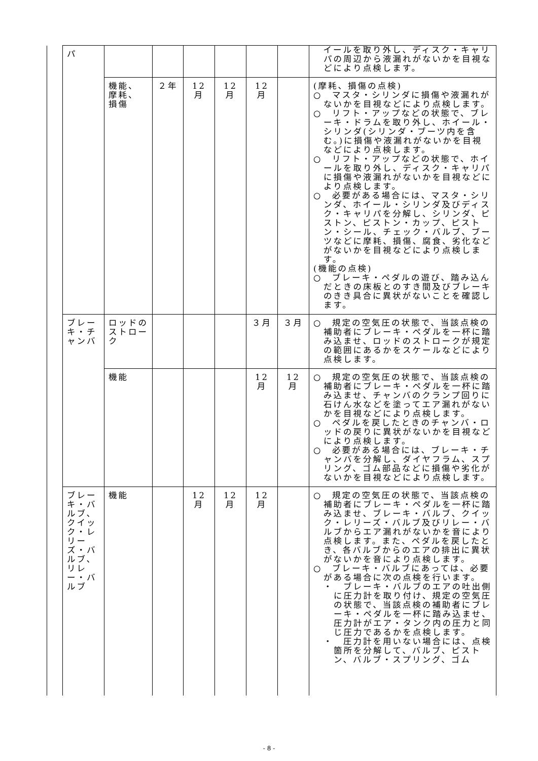| | パ | | | | | | | イールを取り外し、ディスク・キャリパの周辺から液漏れがないかを目視などにより点検します。 |
| | | 機能、 摩耗、 損傷 | ２年 | 12月 | 12月 | 12月 | | (摩耗、損傷の点検) ○ マスタ・シリンダに損傷や液漏れがないかを目視などにより点検します。 ○ リフト・アップなどの状態で、ブレーキ・ドラムを取り外し、ホイール・シリンダ(シリンダ・ブーツ内を含む。)に損傷や液漏れがないかを目視などにより点検します。 ○ リフト・アップなどの状態で、ホイールを取り外し、ディスク・キャリパに損傷や液漏れがないかを目視などにより点検します。 ○ 必要がある場合には、マスタ・シリンダ、ホイール・シリンダ及びディスク・キャリパを分解し、シリンダ、ピストン、ピストン・カップ、ピストン・シール、チェック・バルブ、ブーツなどに摩耗、損傷、腐食、劣化などがないかを目視などにより点検します。 (機能の点検) ○ ブレーキ・ペダルの遊び、踏み込んだときの床板とのすき間及びブレーキのきき具合に異状がないことを確認します。 |
| | ブレーキ・チャンバ | ロッドのストローク | | | | ３月 | ３月 | ○ 規定の空気圧の状態で、当該点検の補助者にブレーキ・ペダルを一杯に踏み込ませ、ロッドのストロークが規定の範囲にあるかをスケールなどにより点検します。 |
| | | 機能 | | | | 12月 | 12月 | ○ 規定の空気圧の状態で、当該点検の補助者にブレーキ・ペダルを一杯に踏み込ませ、チャンバのクランプ回りに石けん水などを塗ってエア漏れがないかを目視などにより点検します。 ○ ペダルを戻したときのチャンバ・ロッドの戻りに異状がないかを目視などにより点検します。 ○ 必要がある場合には、ブレーキ・チャンバを分解し、ダイヤフラム、スプリング、ゴム部品などに損傷や劣化がないかを目視などにより点検します。 |
| | ブレーキ・バルブ、クイック・レリーズ・バルブ、リレー・バルブ | 機能 | | 12月 | 12月 | 12月 | | ○ 規定の空気圧の状態で、当該点検の補助者にブレーキ・ペダルを一杯に踏み込ませ、ブレーキ・バルブ、クイック・レリーズ・バルブ及びリレー・バルブからエア漏れがないかを音により点検します。また、ペダルを戻したとき、各バルブからのエアの排出に異状がないかを音により点検します。 ○ ブレーキ・バルブにあっては、必要がある場合に次の点検を行います。 ・ ブレーキ・バルブのエアの吐出側に圧力計を取り付け、規定の空気圧の状態で、当該点検の補助者にブレーキ・ペダルを一杯に踏み込ませ、圧力計がエア・タンク内の圧力と同じ圧力であるかを点検します。 ・ 圧力計を用いない場合には、点検箇所を分解して、バルブ、ピストン、バルブ・スプリング、ゴム |
- 8 -